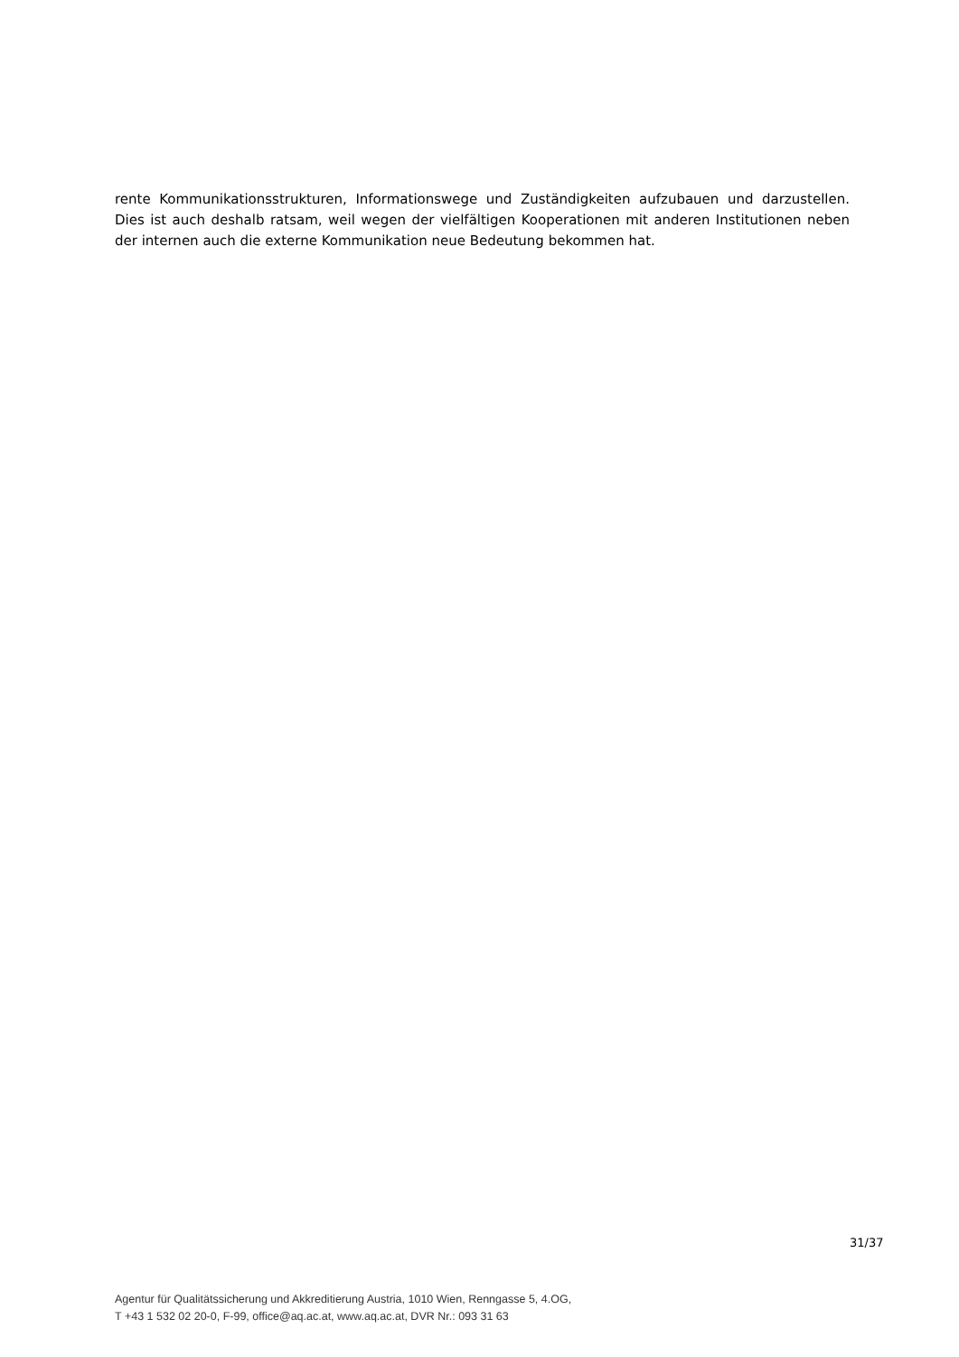rente Kommunikationsstrukturen, Informationswege und Zuständigkeiten aufzubauen und darzustellen. Dies ist auch deshalb ratsam, weil wegen der vielfältigen Kooperationen mit anderen Institutionen neben der internen auch die externe Kommunikation neue Bedeutung bekommen hat.
31/37
Agentur für Qualitätssicherung und Akkreditierung Austria, 1010 Wien, Renngasse 5, 4.OG,
T +43 1 532 02 20-0, F-99, office@aq.ac.at, www.aq.ac.at, DVR Nr.: 093 31 63